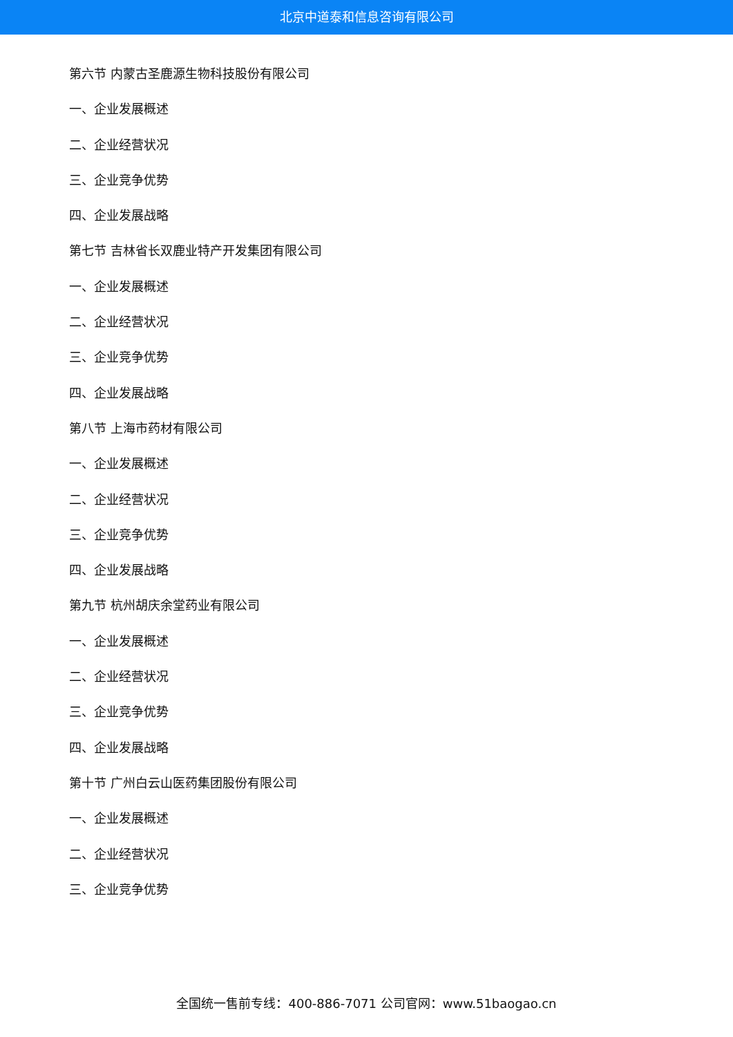北京中道泰和信息咨询有限公司
第六节 内蒙古圣鹿源生物科技股份有限公司
一、企业发展概述
二、企业经营状况
三、企业竞争优势
四、企业发展战略
第七节 吉林省长双鹿业特产开发集团有限公司
一、企业发展概述
二、企业经营状况
三、企业竞争优势
四、企业发展战略
第八节 上海市药材有限公司
一、企业发展概述
二、企业经营状况
三、企业竞争优势
四、企业发展战略
第九节 杭州胡庆余堂药业有限公司
一、企业发展概述
二、企业经营状况
三、企业竞争优势
四、企业发展战略
第十节 广州白云山医药集团股份有限公司
一、企业发展概述
二、企业经营状况
三、企业竞争优势
全国统一售前专线：400-886-7071 公司官网：www.51baogao.cn